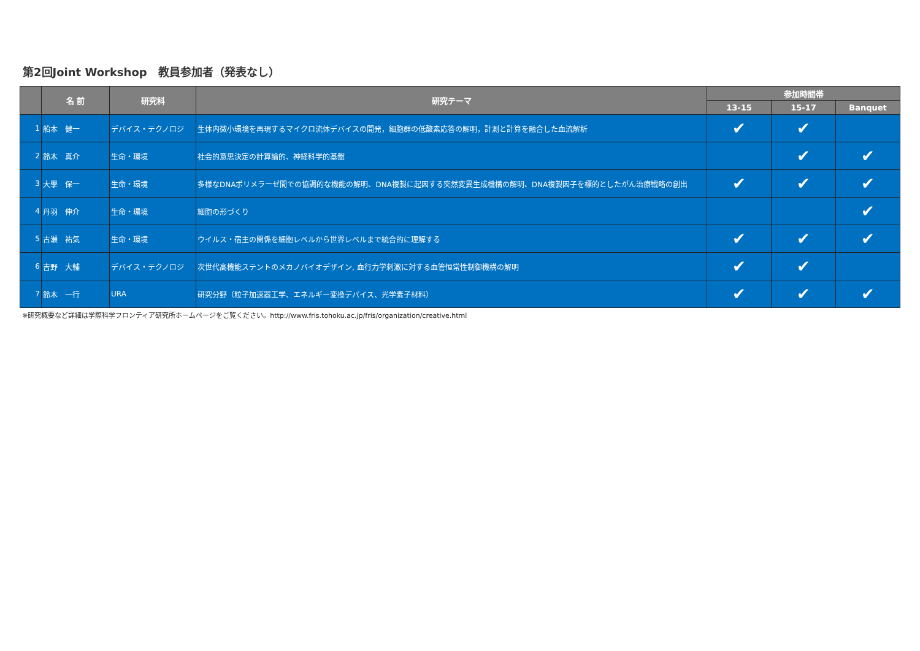第2回Joint Workshop　教員参加者（発表なし）
| | 名 前 | 研究科 | 研究テーマ | 参加時間帯 | | |
| --- | --- | --- | --- | --- | --- | --- |
| | | | | 13-15 | 15-17 | Banquet |
| 1 | 船本 健一 | デバイス・テクノロジ | 生体内微小環境を再現するマイクロ流体デバイスの開発，細胞群の低酸素応答の解明，計測と計算を融合した血流解析 | ✔ | ✔ | |
| 2 | 鈴木 真介 | 生命・環境 | 社会的意思決定の計算論的、神経科学的基盤 | | ✔ | ✔ |
| 3 | 大學 保一 | 生命・環境 | 多様なDNAポリメラーゼ間での協調的な機能の解明、DNA複製に起因する突然変異生成機構の解明、DNA複製因子を標的としたがん治療戦略の創出 | ✔ | ✔ | ✔ |
| 4 | 丹羽 伸介 | 生命・環境 | 細胞の形づくり | | | ✔ |
| 5 | 古瀬 祐気 | 生命・環境 | ウイルス・宿主の関係を細胞レベルから世界レベルまで統合的に理解する | ✔ | ✔ | ✔ |
| 6 | 吉野 大輔 | デバイス・テクノロジ | 次世代高機能ステントのメカノバイオデザイン, 血行力学刺激に対する血管恒常性制御機構の解明 | ✔ | ✔ | |
| 7 | 鈴木 一行 | URA | 研究分野（粒子加速器工学、エネルギー変換デバイス、光学素子材料） | ✔ | ✔ | ✔ |
※研究概要など詳細は学際科学フロンティア研究所ホームページをご覧ください。http://www.fris.tohoku.ac.jp/fris/organization/creative.html